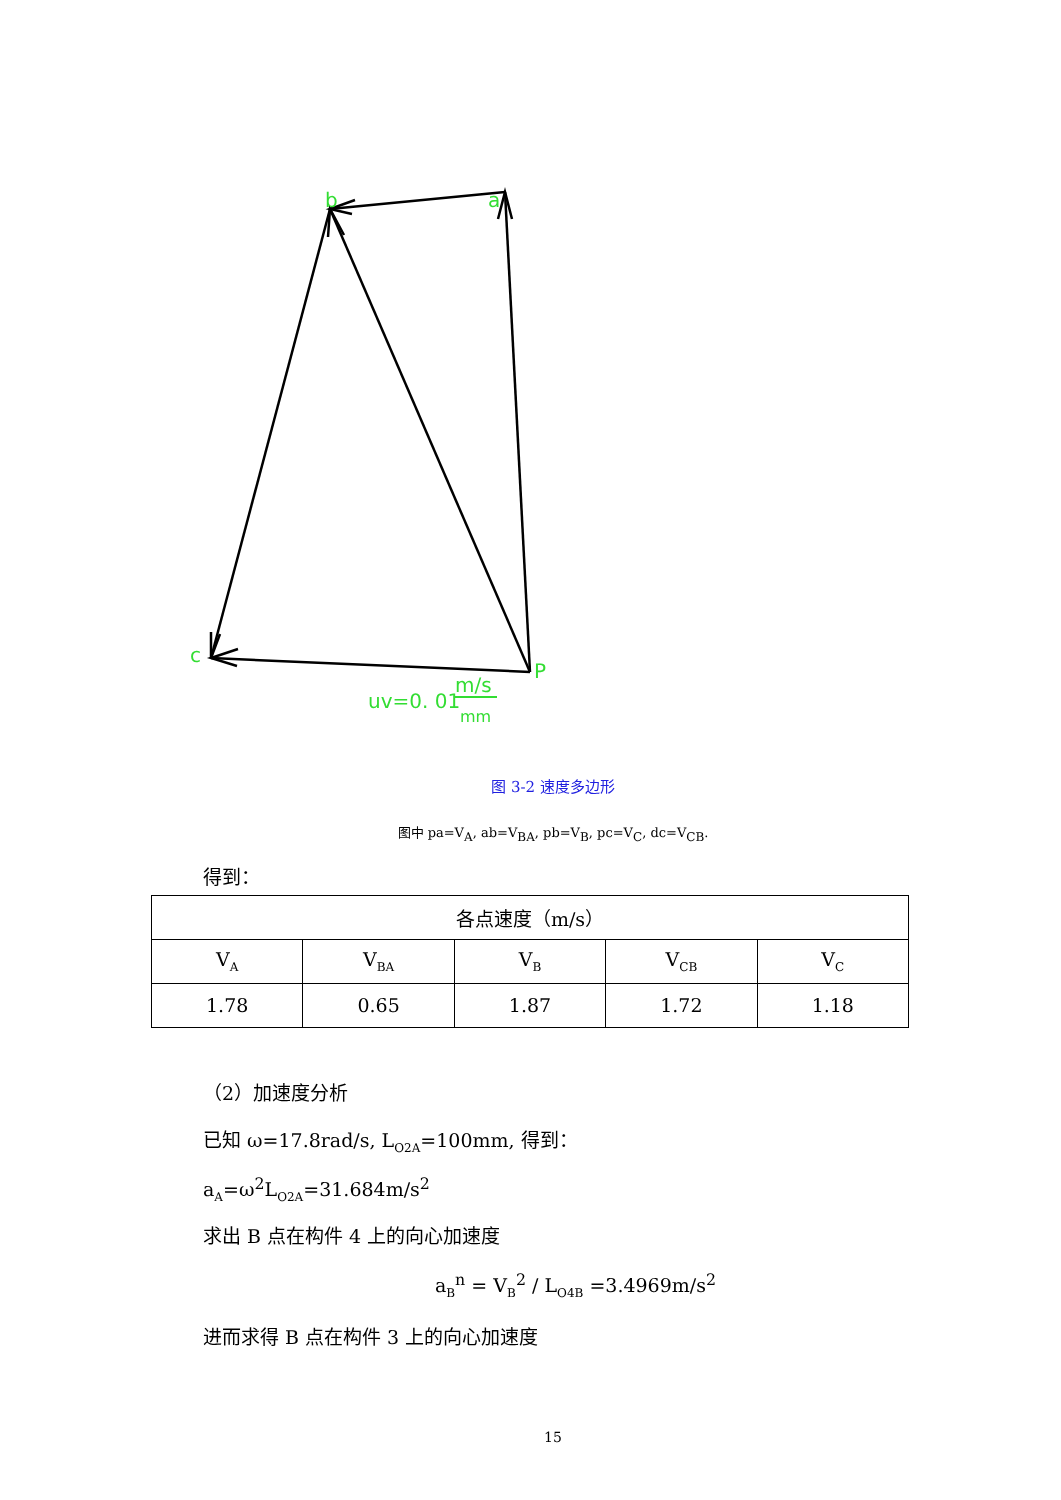b
a
c
P
uv=0. 01
m/s
mm
图 3-2 速度多边形
图中 pa=V<sub>A</sub>, ab=V<sub>BA</sub>, pb=V<sub>B</sub>, pc=V<sub>C</sub>, dc=V<sub>CB</sub>.
得到：
| 各点速度（m/s） | | | | |
| V<sub>A</sub> | V<sub>BA</sub> | V<sub>B</sub> | V<sub>CB</sub> | V<sub>C</sub> |
| 1.78 | 0.65 | 1.87 | 1.72 | 1.18 |
（2）加速度分析
已知 ω=17.8rad/s, L<sub>O2A</sub>=100mm, 得到：
a<sub>A</sub>=ω<sup>2</sup>L<sub>O2A</sub>=31.684m/s<sup>2</sup>
求出 B 点在构件 4 上的向心加速度
a<sub>B</sub><sup>n</sup> = V<sub>B</sub><sup>2</sup> / L<sub>O4B</sub> =3.4969m/s<sup>2</sup>
进而求得 B 点在构件 3 上的向心加速度
15